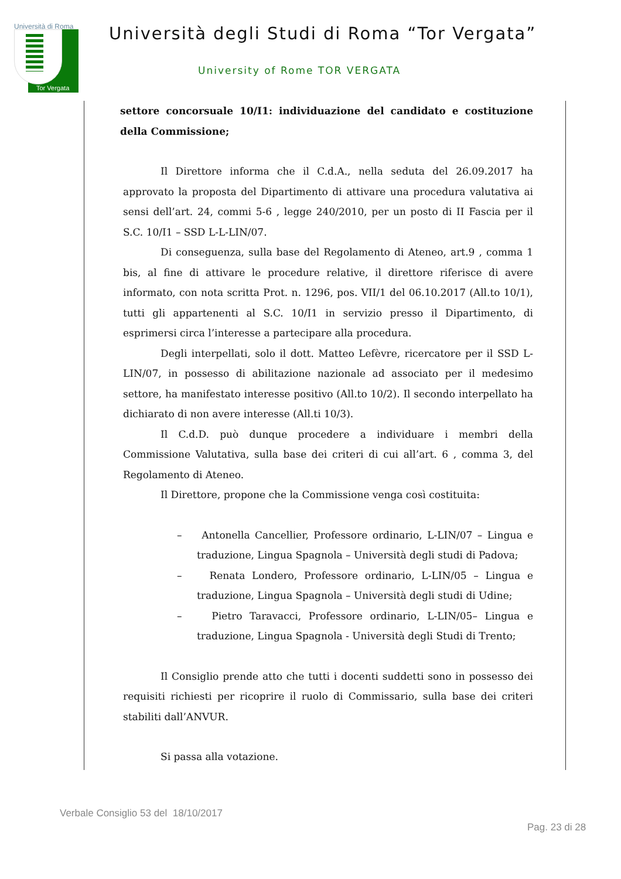Università di Roma
Tor Vergata
Università degli Studi di Roma “Tor Vergata”
University of Rome TOR VERGATA
settore concorsuale 10/I1: individuazione del candidato e costituzione della Commissione;
Il Direttore informa che il C.d.A., nella seduta del 26.09.2017 ha approvato la proposta del Dipartimento di attivare una procedura valutativa ai sensi dell’art. 24, commi 5-6 , legge 240/2010, per un posto di II Fascia per il S.C. 10/I1 – SSD L-L-LIN/07.
Di conseguenza, sulla base del Regolamento di Ateneo, art.9 , comma 1 bis, al fine di attivare le procedure relative, il direttore riferisce di avere informato, con nota scritta Prot. n. 1296, pos. VII/1 del 06.10.2017 (All.to 10/1), tutti gli appartenenti al S.C. 10/I1 in servizio presso il Dipartimento, di esprimersi circa l’interesse a partecipare alla procedura.
Degli interpellati, solo il dott. Matteo Lefèvre, ricercatore per il SSD L-LIN/07, in possesso di abilitazione nazionale ad associato per il medesimo settore, ha manifestato interesse positivo (All.to 10/2). Il secondo interpellato ha dichiarato di non avere interesse (All.ti 10/3).
Il C.d.D. può dunque procedere a individuare i membri della Commissione Valutativa, sulla base dei criteri di cui all’art. 6 , comma 3, del Regolamento di Ateneo.
Il Direttore, propone che la Commissione venga così costituita:
– Antonella Cancellier, Professore ordinario, L-LIN/07 – Lingua e traduzione, Lingua Spagnola – Università degli studi di Padova;
– Renata Londero, Professore ordinario, L-LIN/05 – Lingua e traduzione, Lingua Spagnola – Università degli studi di Udine;
– Pietro Taravacci, Professore ordinario, L-LIN/05– Lingua e traduzione, Lingua Spagnola - Università degli Studi di Trento;
Il Consiglio prende atto che tutti i docenti suddetti sono in possesso dei requisiti richiesti per ricoprire il ruolo di Commissario, sulla base dei criteri stabiliti dall’ANVUR.
Si passa alla votazione.
Verbale Consiglio 53 del 18/10/2017
Pag. 23 di 28